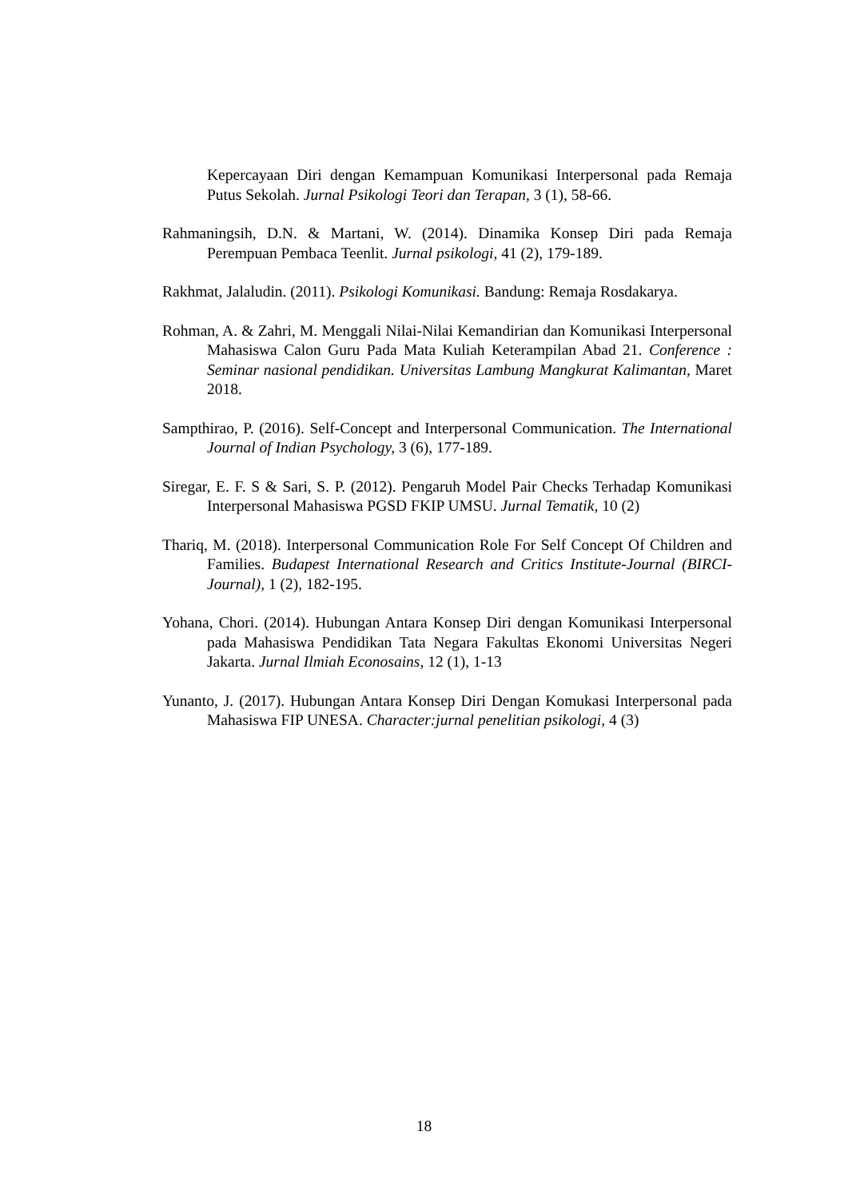Kepercayaan Diri dengan Kemampuan Komunikasi Interpersonal pada Remaja Putus Sekolah. Jurnal Psikologi Teori dan Terapan, 3 (1), 58-66.
Rahmaningsih, D.N. & Martani, W. (2014). Dinamika Konsep Diri pada Remaja Perempuan Pembaca Teenlit. Jurnal psikologi, 41 (2), 179-189.
Rakhmat, Jalaludin. (2011). Psikologi Komunikasi. Bandung: Remaja Rosdakarya.
Rohman, A. & Zahri, M. Menggali Nilai-Nilai Kemandirian dan Komunikasi Interpersonal Mahasiswa Calon Guru Pada Mata Kuliah Keterampilan Abad 21. Conference : Seminar nasional pendidikan. Universitas Lambung Mangkurat Kalimantan, Maret 2018.
Sampthirao, P. (2016). Self-Concept and Interpersonal Communication. The International Journal of Indian Psychology, 3 (6), 177-189.
Siregar, E. F. S & Sari, S. P. (2012). Pengaruh Model Pair Checks Terhadap Komunikasi Interpersonal Mahasiswa PGSD FKIP UMSU. Jurnal Tematik, 10 (2)
Thariq, M. (2018). Interpersonal Communication Role For Self Concept Of Children and Families. Budapest International Research and Critics Institute-Journal (BIRCI-Journal), 1 (2), 182-195.
Yohana, Chori. (2014). Hubungan Antara Konsep Diri dengan Komunikasi Interpersonal pada Mahasiswa Pendidikan Tata Negara Fakultas Ekonomi Universitas Negeri Jakarta. Jurnal Ilmiah Econosains, 12 (1), 1-13
Yunanto, J. (2017). Hubungan Antara Konsep Diri Dengan Komukasi Interpersonal pada Mahasiswa FIP UNESA. Character:jurnal penelitian psikologi, 4 (3)
18